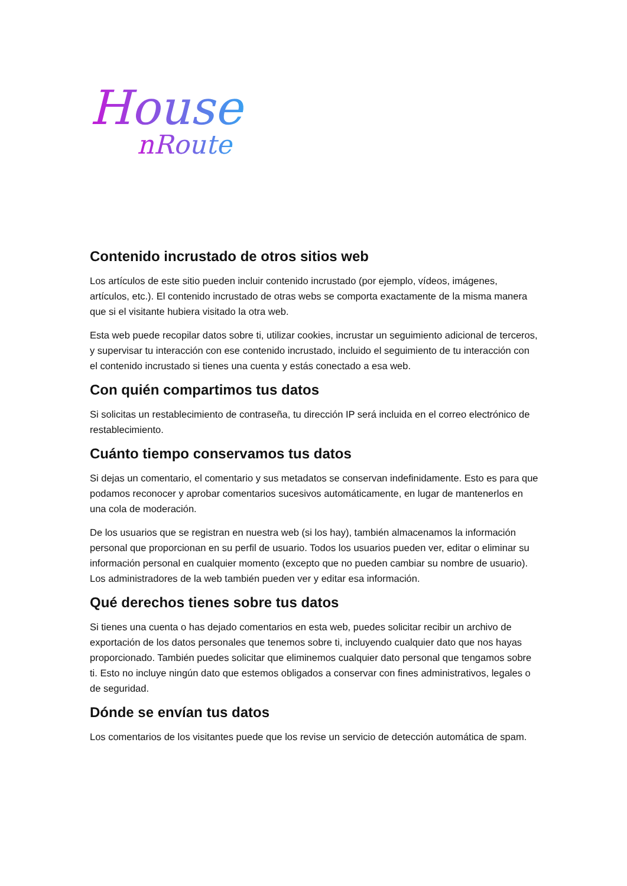House
nRoute
Contenido incrustado de otros sitios web
Los artículos de este sitio pueden incluir contenido incrustado (por ejemplo, vídeos, imágenes, artículos, etc.). El contenido incrustado de otras webs se comporta exactamente de la misma manera que si el visitante hubiera visitado la otra web.
Esta web puede recopilar datos sobre ti, utilizar cookies, incrustar un seguimiento adicional de terceros, y supervisar tu interacción con ese contenido incrustado, incluido el seguimiento de tu interacción con el contenido incrustado si tienes una cuenta y estás conectado a esa web.
Con quién compartimos tus datos
Si solicitas un restablecimiento de contraseña, tu dirección IP será incluida en el correo electrónico de restablecimiento.
Cuánto tiempo conservamos tus datos
Si dejas un comentario, el comentario y sus metadatos se conservan indefinidamente. Esto es para que podamos reconocer y aprobar comentarios sucesivos automáticamente, en lugar de mantenerlos en una cola de moderación.
De los usuarios que se registran en nuestra web (si los hay), también almacenamos la información personal que proporcionan en su perfil de usuario. Todos los usuarios pueden ver, editar o eliminar su información personal en cualquier momento (excepto que no pueden cambiar su nombre de usuario). Los administradores de la web también pueden ver y editar esa información.
Qué derechos tienes sobre tus datos
Si tienes una cuenta o has dejado comentarios en esta web, puedes solicitar recibir un archivo de exportación de los datos personales que tenemos sobre ti, incluyendo cualquier dato que nos hayas proporcionado. También puedes solicitar que eliminemos cualquier dato personal que tengamos sobre ti. Esto no incluye ningún dato que estemos obligados a conservar con fines administrativos, legales o de seguridad.
Dónde se envían tus datos
Los comentarios de los visitantes puede que los revise un servicio de detección automática de spam.